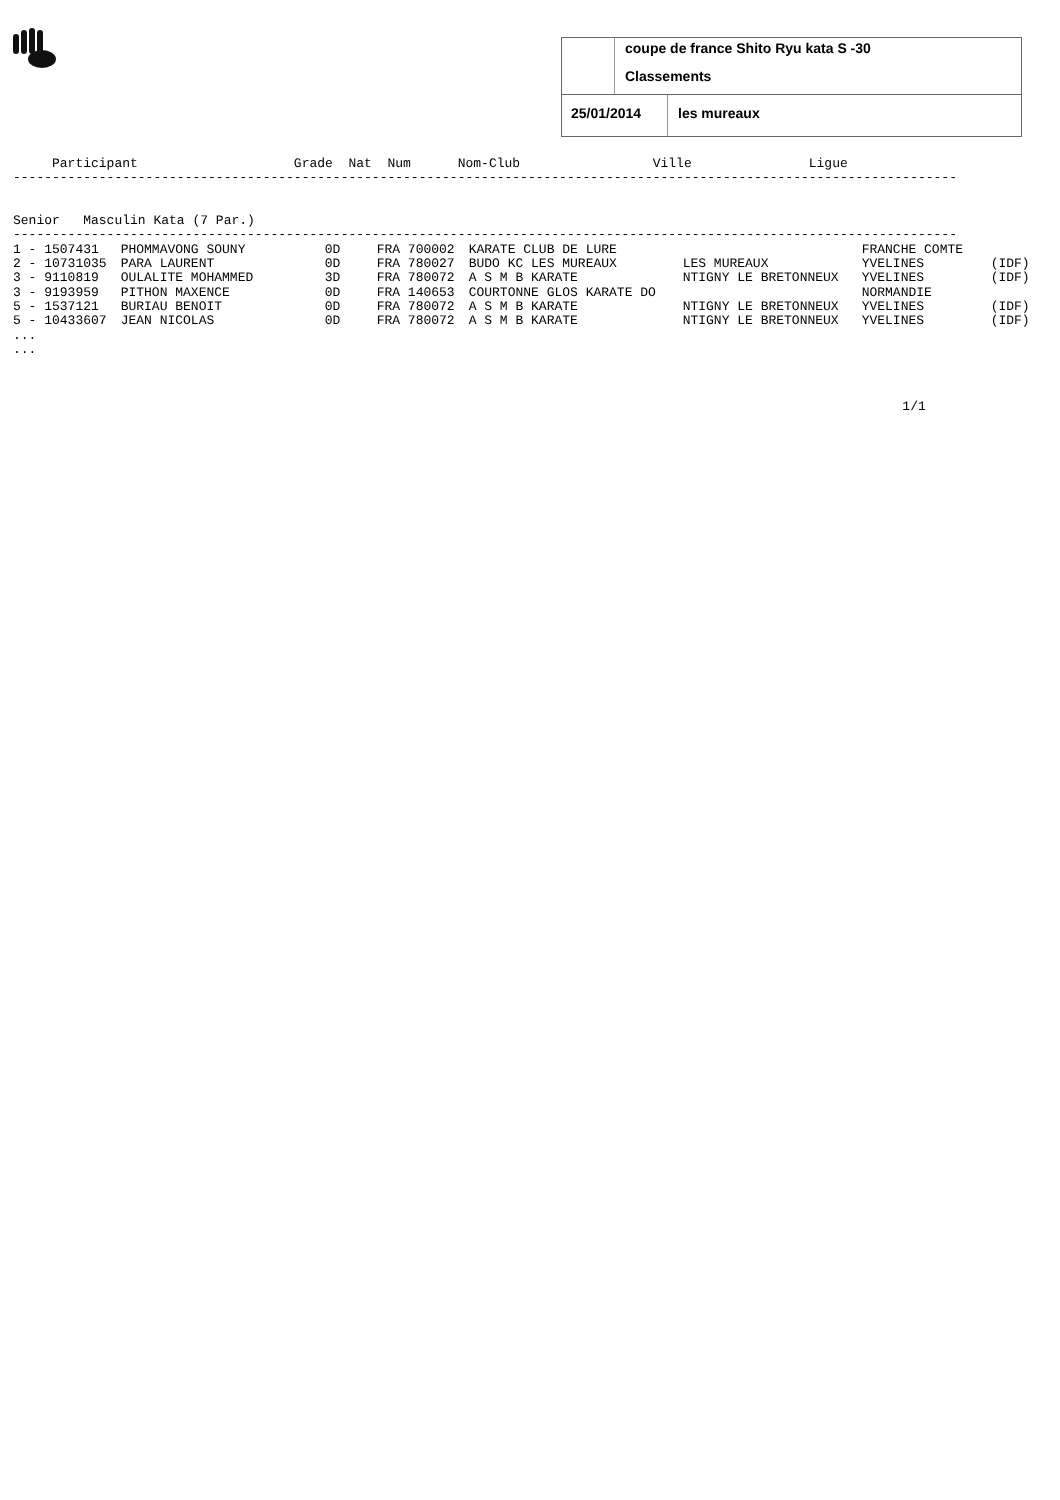coupe de france Shito Ryu kata S -30
Classements
25/01/2014 les mureaux
     Participant                    Grade  Nat  Num      Nom-Club                 Ville               Ligue
-------------------------------------------------------------------------------------------------------------------------


Senior   Masculin Kata (7 Par.)
-------------------------------------------------------------------------------------------------------------------------
| 1 - 1507431 | PHOMMAVONG SOUNY | 0D | FRA 700002 | KARATE CLUB DE LURE | | FRANCHE COMTE | |
| 2 - 10731035 | PARA LAURENT | 0D | FRA 780027 | BUDO KC LES MUREAUX | LES MUREAUX | YVELINES | (IDF) |
| 3 - 9110819 | OULALITE MOHAMMED | 3D | FRA 780072 | A S M B KARATE | NTIGNY LE BRETONNEUX | YVELINES | (IDF) |
| 3 - 9193959 | PITHON MAXENCE | 0D | FRA 140653 | COURTONNE GLOS KARATE DO | | NORMANDIE | |
| 5 - 1537121 | BURIAU BENOIT | 0D | FRA 780072 | A S M B KARATE | NTIGNY LE BRETONNEUX | YVELINES | (IDF) |
| 5 - 10433607 | JEAN NICOLAS | 0D | FRA 780072 | A S M B KARATE | NTIGNY LE BRETONNEUX | YVELINES | (IDF) |
...
...



                                                                                                                  1/1